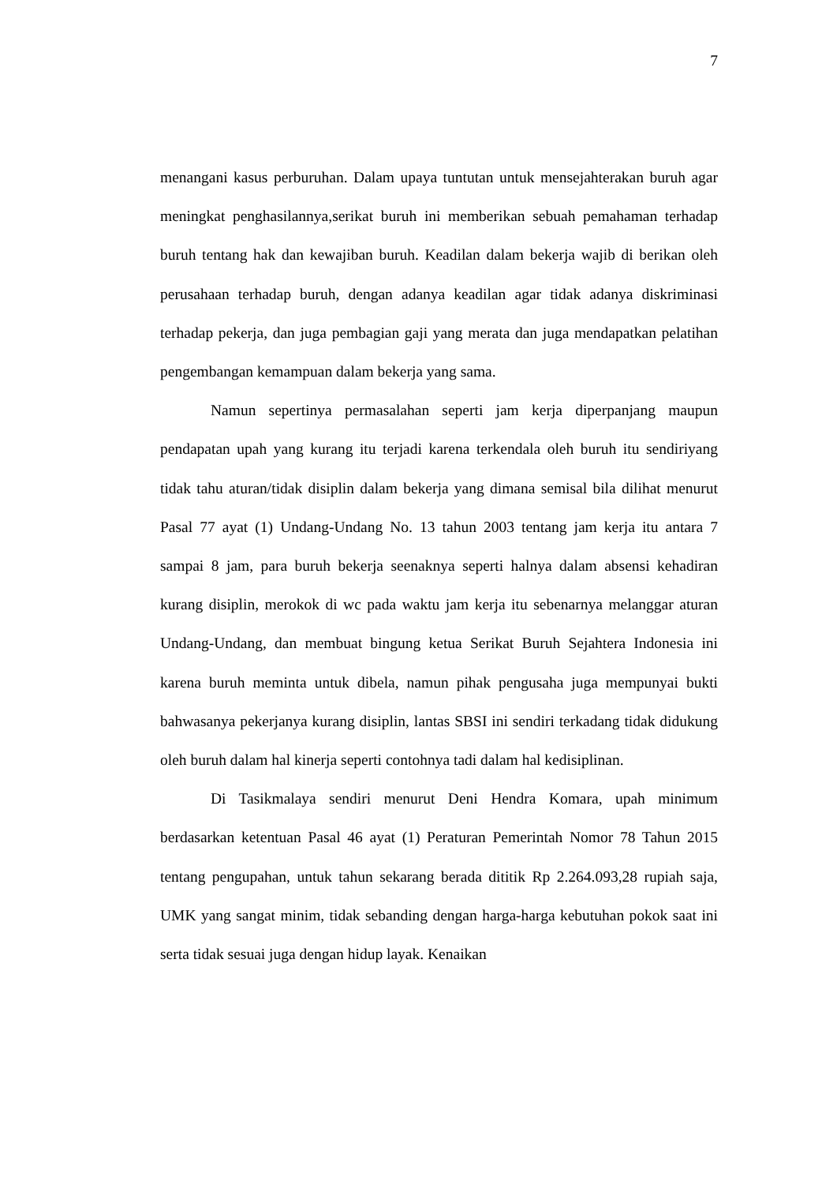7
menangani kasus perburuhan. Dalam upaya tuntutan untuk mensejahterakan buruh agar meningkat penghasilannya,serikat buruh ini memberikan sebuah pemahaman terhadap buruh tentang hak dan kewajiban buruh. Keadilan dalam bekerja wajib di berikan oleh perusahaan terhadap buruh, dengan adanya keadilan agar tidak adanya diskriminasi terhadap pekerja, dan juga pembagian gaji yang merata dan juga mendapatkan pelatihan pengembangan kemampuan dalam bekerja yang sama.
Namun sepertinya permasalahan seperti jam kerja diperpanjang maupun pendapatan upah yang kurang itu terjadi karena terkendala oleh buruh itu sendiriyang tidak tahu aturan/tidak disiplin dalam bekerja yang dimana semisal bila dilihat menurut Pasal 77 ayat (1) Undang-Undang No. 13 tahun 2003 tentang jam kerja itu antara 7 sampai 8 jam, para buruh bekerja seenaknya seperti halnya dalam absensi kehadiran kurang disiplin, merokok di wc pada waktu jam kerja itu sebenarnya melanggar aturan Undang-Undang, dan membuat bingung ketua Serikat Buruh Sejahtera Indonesia ini karena buruh meminta untuk dibela, namun pihak pengusaha juga mempunyai bukti bahwasanya pekerjanya kurang disiplin, lantas SBSI ini sendiri terkadang tidak didukung oleh buruh dalam hal kinerja seperti contohnya tadi dalam hal kedisiplinan.
Di Tasikmalaya sendiri menurut Deni Hendra Komara, upah minimum berdasarkan ketentuan Pasal 46 ayat (1) Peraturan Pemerintah Nomor 78 Tahun 2015 tentang pengupahan, untuk tahun sekarang berada dititik Rp 2.264.093,28 rupiah saja, UMK yang sangat minim, tidak sebanding dengan harga-harga kebutuhan pokok saat ini serta tidak sesuai juga dengan hidup layak. Kenaikan